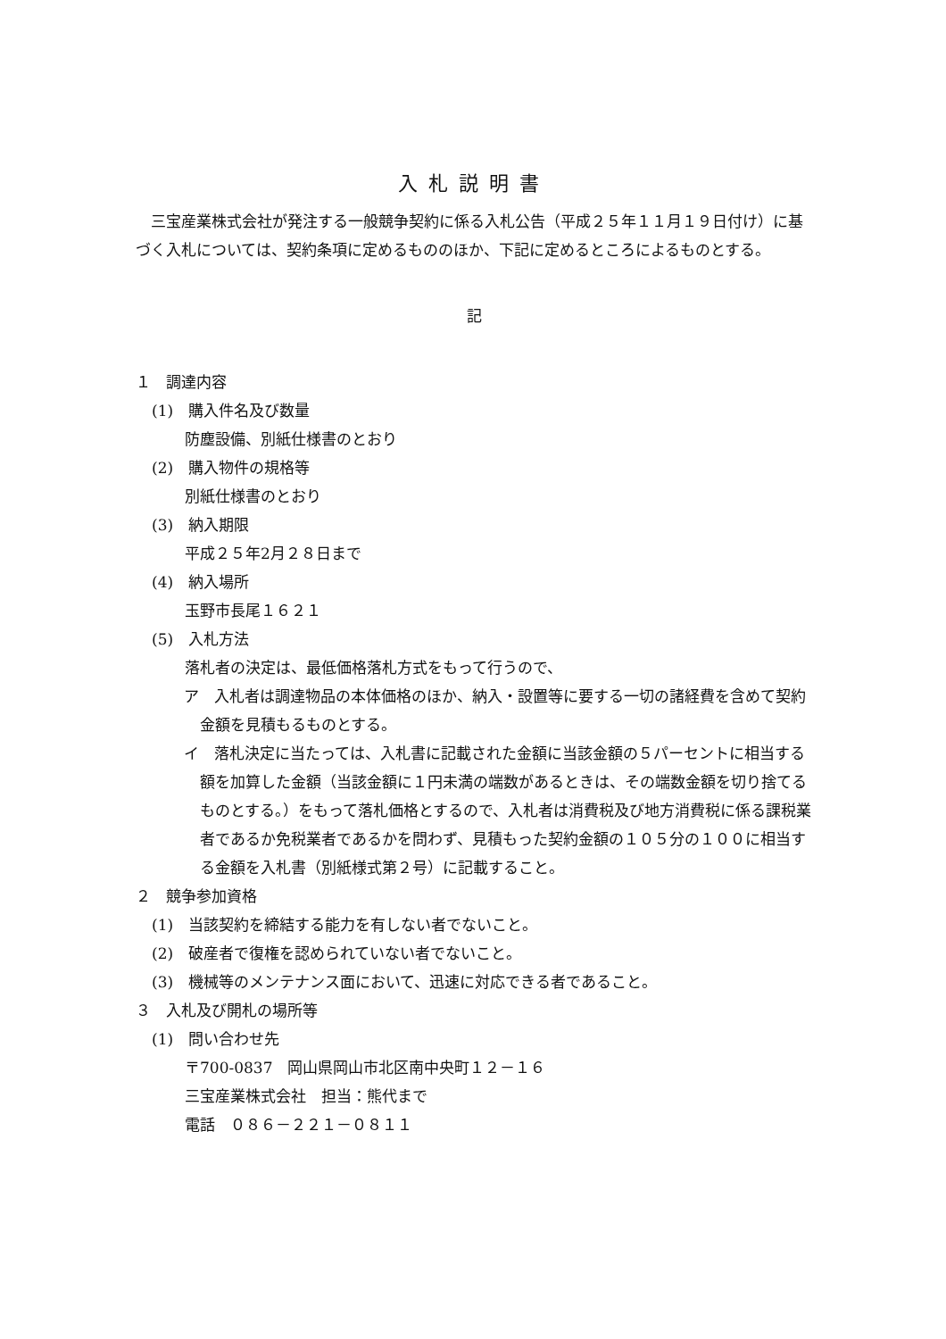入札説明書
三宝産業株式会社が発注する一般競争契約に係る入札公告（平成２５年１１月１９日付け）に基づく入札については、契約条項に定めるもののほか、下記に定めるところによるものとする。
記
１　調達内容
(1)　購入件名及び数量
防塵設備、別紙仕様書のとおり
(2)　購入物件の規格等
別紙仕様書のとおり
(3)　納入期限
平成２５年2月２８日まで
(4)　納入場所
玉野市長尾１６２１
(5)　入札方法
落札者の決定は、最低価格落札方式をもって行うので、
ア　入札者は調達物品の本体価格のほか、納入・設置等に要する一切の諸経費を含めて契約金額を見積もるものとする。
イ　落札決定に当たっては、入札書に記載された金額に当該金額の５パーセントに相当する額を加算した金額（当該金額に１円未満の端数があるときは、その端数金額を切り捨てるものとする。）をもって落札価格とするので、入札者は消費税及び地方消費税に係る課税業者であるか免税業者であるかを問わず、見積もった契約金額の１０５分の１００に相当する金額を入札書（別紙様式第２号）に記載すること。
２　競争参加資格
(1)　当該契約を締結する能力を有しない者でないこと。
(2)　破産者で復権を認められていない者でないこと。
(3)　機械等のメンテナンス面において、迅速に対応できる者であること。
３　入札及び開札の場所等
(1)　問い合わせ先
〒700-0837　岡山県岡山市北区南中央町１２－１６
三宝産業株式会社　担当：熊代まで
電話　０８６－２２１－０８１１